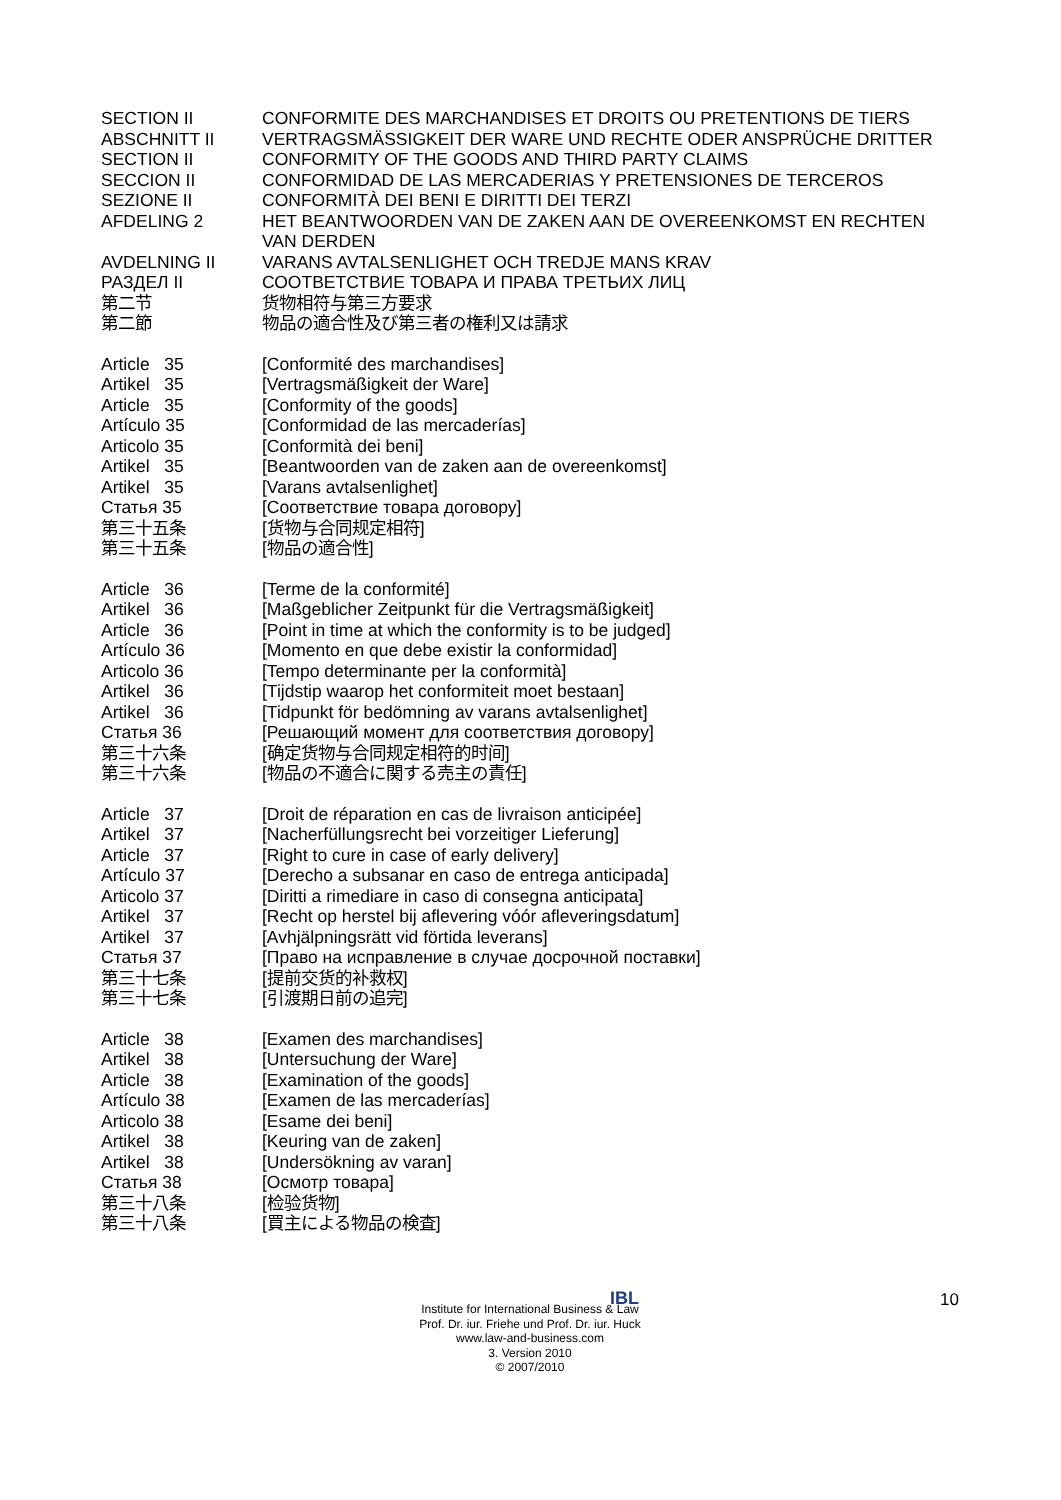| SECTION II | CONFORMITE DES MARCHANDISES ET DROITS OU PRETENTIONS DE TIERS |
| ABSCHNITT II | VERTRAGSMÄSSIGKEIT DER WARE UND RECHTE ODER ANSPRÜCHE DRITTER |
| SECTION II | CONFORMITY OF THE GOODS AND THIRD PARTY CLAIMS |
| SECCION II | CONFORMIDAD DE LAS MERCADERIAS Y PRETENSIONES DE TERCEROS |
| SEZIONE II | CONFORMITÀ DEI BENI E DIRITTI DEI TERZI |
| AFDELING 2 | HET BEANTWOORDEN VAN DE ZAKEN AAN DE OVEREENKOMST EN RECHTEN VAN DERDEN |
| AVDELNING II | VARANS AVTALSENLIGHET OCH TREDJE MANS KRAV |
| РАЗДЕЛ II | СООТВЕТСТВИЕ ТОВАРА И ПРАВА ТРЕТЬИХ ЛИЦ |
| 第二节 | 货物相符与第三方要求 |
| 第二節 | 物品の適合性及び第三者の権利又は請求 |
| Article 35 | [Conformité des marchandises] |
| Artikel 35 | [Vertragsmäßigkeit der Ware] |
| Article 35 | [Conformity of the goods] |
| Artículo 35 | [Conformidad de las mercaderías] |
| Articolo 35 | [Conformità dei beni] |
| Artikel 35 | [Beantwoorden van de zaken aan de overeenkomst] |
| Artikel 35 | [Varans avtalsenlighet] |
| Статья 35 | [Соответствие товара договору] |
| 第三十五条 | [货物与合同规定相符] |
| 第三十五条 | [物品の適合性] |
| Article 36 | [Terme de la conformité] |
| Artikel 36 | [Maßgeblicher Zeitpunkt für die Vertragsmäßigkeit] |
| Article 36 | [Point in time at which the conformity is to be judged] |
| Artículo 36 | [Momento en que debe existir la conformidad] |
| Articolo 36 | [Tempo determinante per la conformità] |
| Artikel 36 | [Tijdstip waarop het conformiteit moet bestaan] |
| Artikel 36 | [Tidpunkt för bedömning av varans avtalsenlighet] |
| Статья 36 | [Решающий момент для соответствия договору] |
| 第三十六条 | [确定货物与合同规定相符的时间] |
| 第三十六条 | [物品の不適合に関する売主の責任] |
| Article 37 | [Droit de réparation en cas de livraison anticipée] |
| Artikel 37 | [Nacherfüllungsrecht bei vorzeitiger Lieferung] |
| Article 37 | [Right to cure in case of early delivery] |
| Artículo 37 | [Derecho a subsanar en caso de entrega anticipada] |
| Articolo 37 | [Diritti a rimediare in caso di consegna anticipata] |
| Artikel 37 | [Recht op herstel bij aflevering vóór afleveringsdatum] |
| Artikel 37 | [Avhjälpningsrätt vid förtida leverans] |
| Статья 37 | [Право на исправление в случае досрочной поставки] |
| 第三十七条 | [提前交货的补救权] |
| 第三十七条 | [引渡期日前の追完] |
| Article 38 | [Examen des marchandises] |
| Artikel 38 | [Untersuchung der Ware] |
| Article 38 | [Examination of the goods] |
| Artículo 38 | [Examen de las mercaderías] |
| Articolo 38 | [Esame dei beni] |
| Artikel 38 | [Keuring van de zaken] |
| Artikel 38 | [Undersökning av varan] |
| Статья 38 | [Осмотр товара] |
| 第三十八条 | [检验货物] |
| 第三十八条 | [買主による物品の検査] |
IBL 10
Institute for International Business & Law
Prof. Dr. iur. Friehe und Prof. Dr. iur. Huck
www.law-and-business.com
3. Version 2010
© 2007/2010